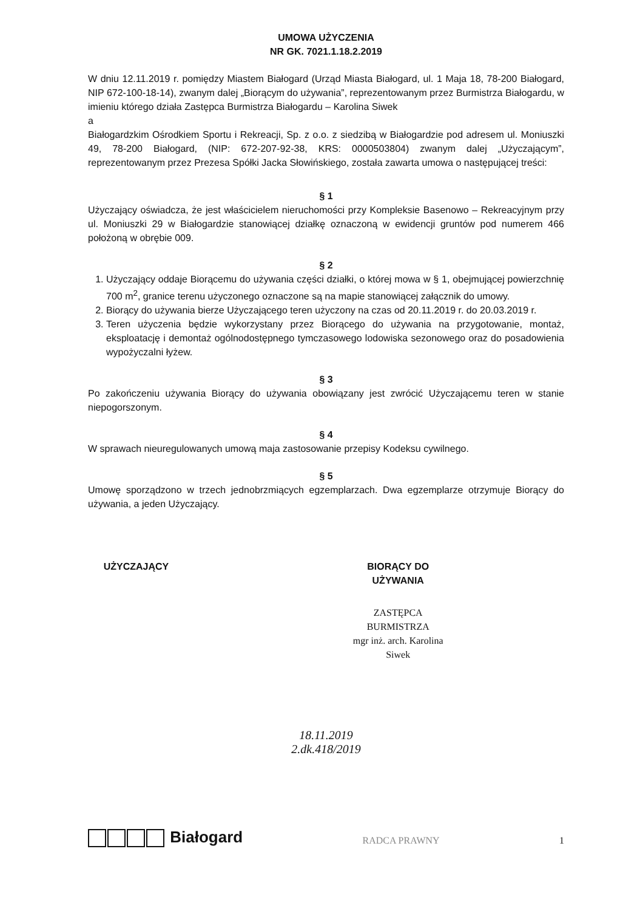UMOWA UŻYCZENIA
NR GK. 7021.1.18.2.2019
W dniu 12.11.2019 r. pomiędzy Miastem Białogard (Urząd Miasta Białogard, ul. 1 Maja 18, 78-200 Białogard, NIP 672-100-18-14), zwanym dalej „Biorącym do używania”, reprezentowanym przez Burmistrza Białogardu, w imieniu którego działa Zastępca Burmistrza Białogardu – Karolina Siwek
a
Białogardzkim Ośrodkiem Sportu i Rekreacji, Sp. z o.o. z siedzibą w Białogardzie pod adresem ul. Moniuszki 49, 78-200 Białogard, (NIP: 672-207-92-38, KRS: 0000503804) zwanym dalej „Użyczającym”, reprezentowanym przez Prezesa Spółki Jacka Słowińskiego, została zawarta umowa o następującej treści:
§ 1
Użyczający oświadcza, że jest właścicielem nieruchomości przy Kompleksie Basenowo – Rekreacyjnym przy ul. Moniuszki 29 w Białogardzie stanowiącej działkę oznaczoną w ewidencji gruntów pod numerem 466 położoną w obrębie 009.
§ 2
1. Użyczający oddaje Biorącemu do używania części działki, o której mowa w § 1, obejmującej powierzchnię 700 m<sup>2</sup>, granice terenu użyczonego oznaczone są na mapie stanowiącej załącznik do umowy.
2. Biorący do używania bierze Użyczającego teren użyczony na czas od 20.11.2019 r. do 20.03.2019 r.
3. Teren użyczenia będzie wykorzystany przez Biorącego do używania na przygotowanie, montaż, eksploatację i demontaż ogólnodostępnego tymczasowego lodowiska sezonowego oraz do posadowienia wypożyczalni łyżew.
§ 3
Po zakończeniu używania Biorący do używania obowiązany jest zwrócić Użyczającemu teren w stanie niepogorszonym.
§ 4
W sprawach nieuregulowanych umową maja zastosowanie przepisy Kodeksu cywilnego.
§ 5
Umowę sporządzono w trzech jednobrzmiących egzemplarzach. Dwa egzemplarze otrzymuje Biorący do używania, a jeden Użyczający.
UŻYCZAJĄCY BIORĄCY DO UŻYWANIA
ZASTĘPCA BURMISTRZA
mgr inż. arch. Karolina Siwek
18.11.2019
2.dk.418/2019
Białogard
RADCA PRAWNY
1